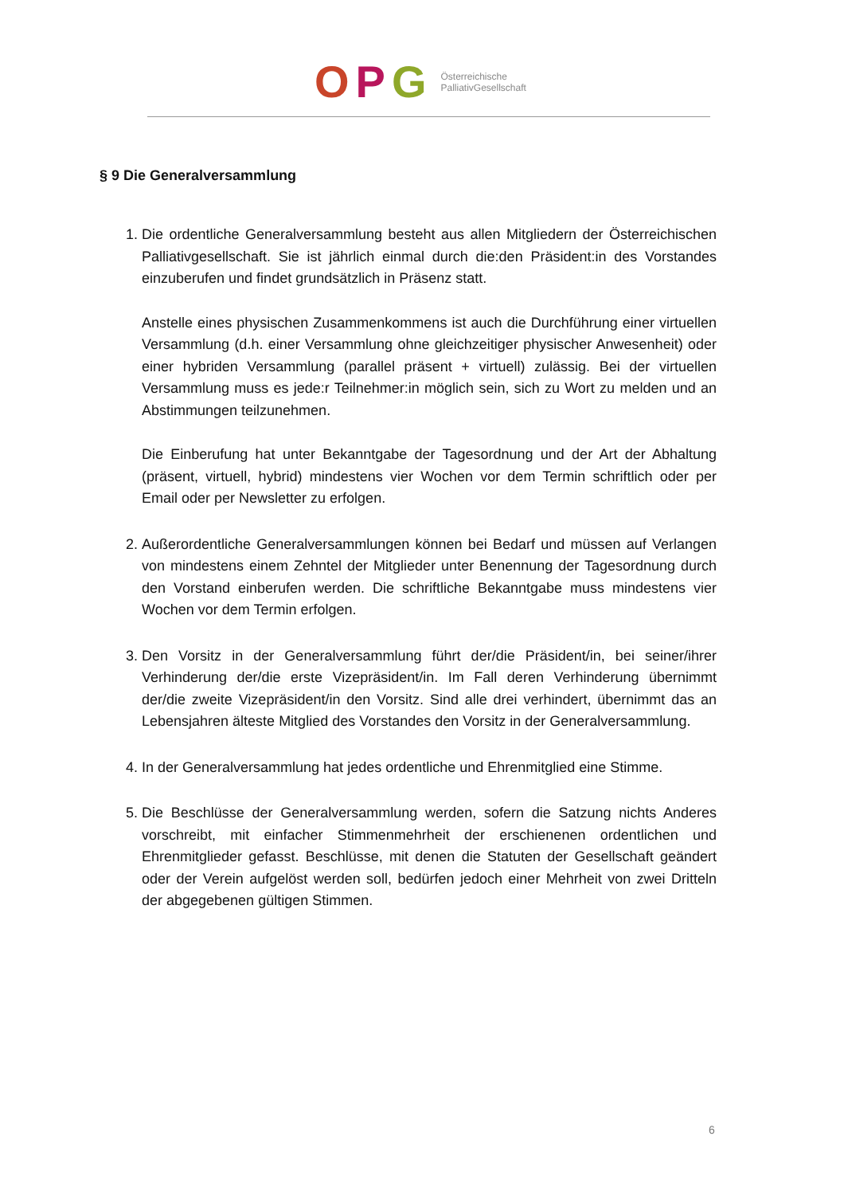OPG Österreichische
PalliativGesellschaft
§ 9 Die Generalversammlung
1. Die ordentliche Generalversammlung besteht aus allen Mitgliedern der Österreichischen Palliativgesellschaft. Sie ist jährlich einmal durch die:den Präsident:in des Vorstandes einzuberufen und findet grundsätzlich in Präsenz statt.
Anstelle eines physischen Zusammenkommens ist auch die Durchführung einer virtuellen Versammlung (d.h. einer Versammlung ohne gleichzeitiger physischer Anwesenheit) oder einer hybriden Versammlung (parallel präsent + virtuell) zulässig. Bei der virtuellen Versammlung muss es jede:r Teilnehmer:in möglich sein, sich zu Wort zu melden und an Abstimmungen teilzunehmen.
Die Einberufung hat unter Bekanntgabe der Tagesordnung und der Art der Abhaltung (präsent, virtuell, hybrid) mindestens vier Wochen vor dem Termin schriftlich oder per Email oder per Newsletter zu erfolgen.
2. Außerordentliche Generalversammlungen können bei Bedarf und müssen auf Verlangen von mindestens einem Zehntel der Mitglieder unter Benennung der Tagesordnung durch den Vorstand einberufen werden. Die schriftliche Bekanntgabe muss mindestens vier Wochen vor dem Termin erfolgen.
3. Den Vorsitz in der Generalversammlung führt der/die Präsident/in, bei seiner/ihrer Verhinderung der/die erste Vizepräsident/in. Im Fall deren Verhinderung übernimmt der/die zweite Vizepräsident/in den Vorsitz. Sind alle drei verhindert, übernimmt das an Lebensjahren älteste Mitglied des Vorstandes den Vorsitz in der Generalversammlung.
4. In der Generalversammlung hat jedes ordentliche und Ehrenmitglied eine Stimme.
5. Die Beschlüsse der Generalversammlung werden, sofern die Satzung nichts Anderes vorschreibt, mit einfacher Stimmenmehrheit der erschienenen ordentlichen und Ehrenmitglieder gefasst. Beschlüsse, mit denen die Statuten der Gesellschaft geändert oder der Verein aufgelöst werden soll, bedürfen jedoch einer Mehrheit von zwei Dritteln der abgegebenen gültigen Stimmen.
6